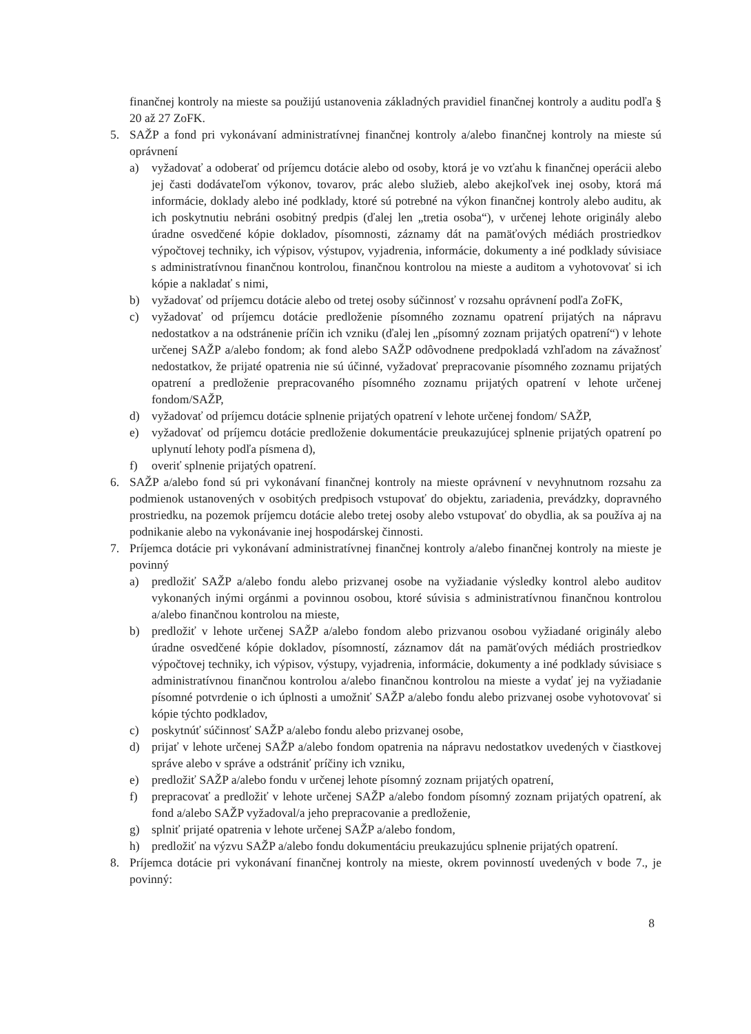finančnej kontroly na mieste sa použijú ustanovenia základných pravidiel finančnej kontroly a auditu podľa § 20 až 27 ZoFK.
5. SAŽP a fond pri vykonávaní administratívnej finančnej kontroly a/alebo finančnej kontroly na mieste sú oprávnení
a) vyžadovať a odoberať od príjemcu dotácie alebo od osoby, ktorá je vo vzťahu k finančnej operácii alebo jej časti dodávateľom výkonov, tovarov, prác alebo služieb, alebo akejkoľvek inej osoby, ktorá má informácie, doklady alebo iné podklady, ktoré sú potrebné na výkon finančnej kontroly alebo auditu, ak ich poskytnutiu nebráni osobitný predpis (ďalej len „tretia osoba“), v určenej lehote originály alebo úradne osvedčené kópie dokladov, písomnosti, záznamy dát na pamäťových médiách prostriedkov výpočtovej techniky, ich výpisov, výstupov, vyjadrenia, informácie, dokumenty a iné podklady súvisiace s administratívnou finančnou kontrolou, finančnou kontrolou na mieste a auditom a vyhotovovať si ich kópie a nakladať s nimi,
b) vyžadovať od príjemcu dotácie alebo od tretej osoby súčinnosť v rozsahu oprávnení podľa ZoFK,
c) vyžadovať od príjemcu dotácie predloženie písomného zoznamu opatrení prijatých na nápravu nedostatkov a na odstránenie príčin ich vzniku (ďalej len „písomný zoznam prijatých opatrení“) v lehote určenej SAŽP a/alebo fondom; ak fond alebo SAŽP odôvodnene predpokladá vzhľadom na závažnosť nedostatkov, že prijaté opatrenia nie sú účinné, vyžadovať prepracovanie písomného zoznamu prijatých opatrení a predloženie prepracovaného písomného zoznamu prijatých opatrení v lehote určenej fondom/SAŽP,
d) vyžadovať od príjemcu dotácie splnenie prijatých opatrení v lehote určenej fondom/ SAŽP,
e) vyžadovať od príjemcu dotácie predloženie dokumentácie preukazujúcej splnenie prijatých opatrení po uplynutí lehoty podľa písmena d),
f) overiť splnenie prijatých opatrení.
6. SAŽP a/alebo fond sú pri vykonávaní finančnej kontroly na mieste oprávnení v nevyhnutnom rozsahu za podmienok ustanovených v osobitých predpisoch vstupovať do objektu, zariadenia, prevádzky, dopravného prostriedku, na pozemok príjemcu dotácie alebo tretej osoby alebo vstupovať do obydlia, ak sa používa aj na podnikanie alebo na vykonávanie inej hospodárskej činnosti.
7. Príjemca dotácie pri vykonávaní administratívnej finančnej kontroly a/alebo finančnej kontroly na mieste je povinný
a) predložiť SAŽP a/alebo fondu alebo prizvanej osobe na vyžiadanie výsledky kontrol alebo auditov vykonaných inými orgánmi a povinnou osobou, ktoré súvisia s administratívnou finančnou kontrolou a/alebo finančnou kontrolou na mieste,
b) predložiť v lehote určenej SAŽP a/alebo fondom alebo prizvanou osobou vyžiadané originály alebo úradne osvedčené kópie dokladov, písomností, záznamov dát na pamäťových médiách prostriedkov výpočtovej techniky, ich výpisov, výstupy, vyjadrenia, informácie, dokumenty a iné podklady súvisiace s administratívnou finančnou kontrolou a/alebo finančnou kontrolou na mieste a vydať jej na vyžiadanie písomné potvrdenie o ich úplnosti a umožniť SAŽP a/alebo fondu alebo prizvanej osobe vyhotovovať si kópie týchto podkladov,
c) poskytnúť súčinnosť SAŽP a/alebo fondu alebo prizvanej osobe,
d) prijať v lehote určenej SAŽP a/alebo fondom opatrenia na nápravu nedostatkov uvedených v čiastkovej správe alebo v správe a odstrániť príčiny ich vzniku,
e) predložiť SAŽP a/alebo fondu v určenej lehote písomný zoznam prijatých opatrení,
f) prepracovať a predložiť v lehote určenej SAŽP a/alebo fondom písomný zoznam prijatých opatrení, ak fond a/alebo SAŽP vyžadoval/a jeho prepracovanie a predloženie,
g) splniť prijaté opatrenia v lehote určenej SAŽP a/alebo fondom,
h) predložiť na výzvu SAŽP a/alebo fondu dokumentáciu preukazujúcu splnenie prijatých opatrení.
8. Príjemca dotácie pri vykonávaní finančnej kontroly na mieste, okrem povinností uvedených v bode 7., je povinný:
8